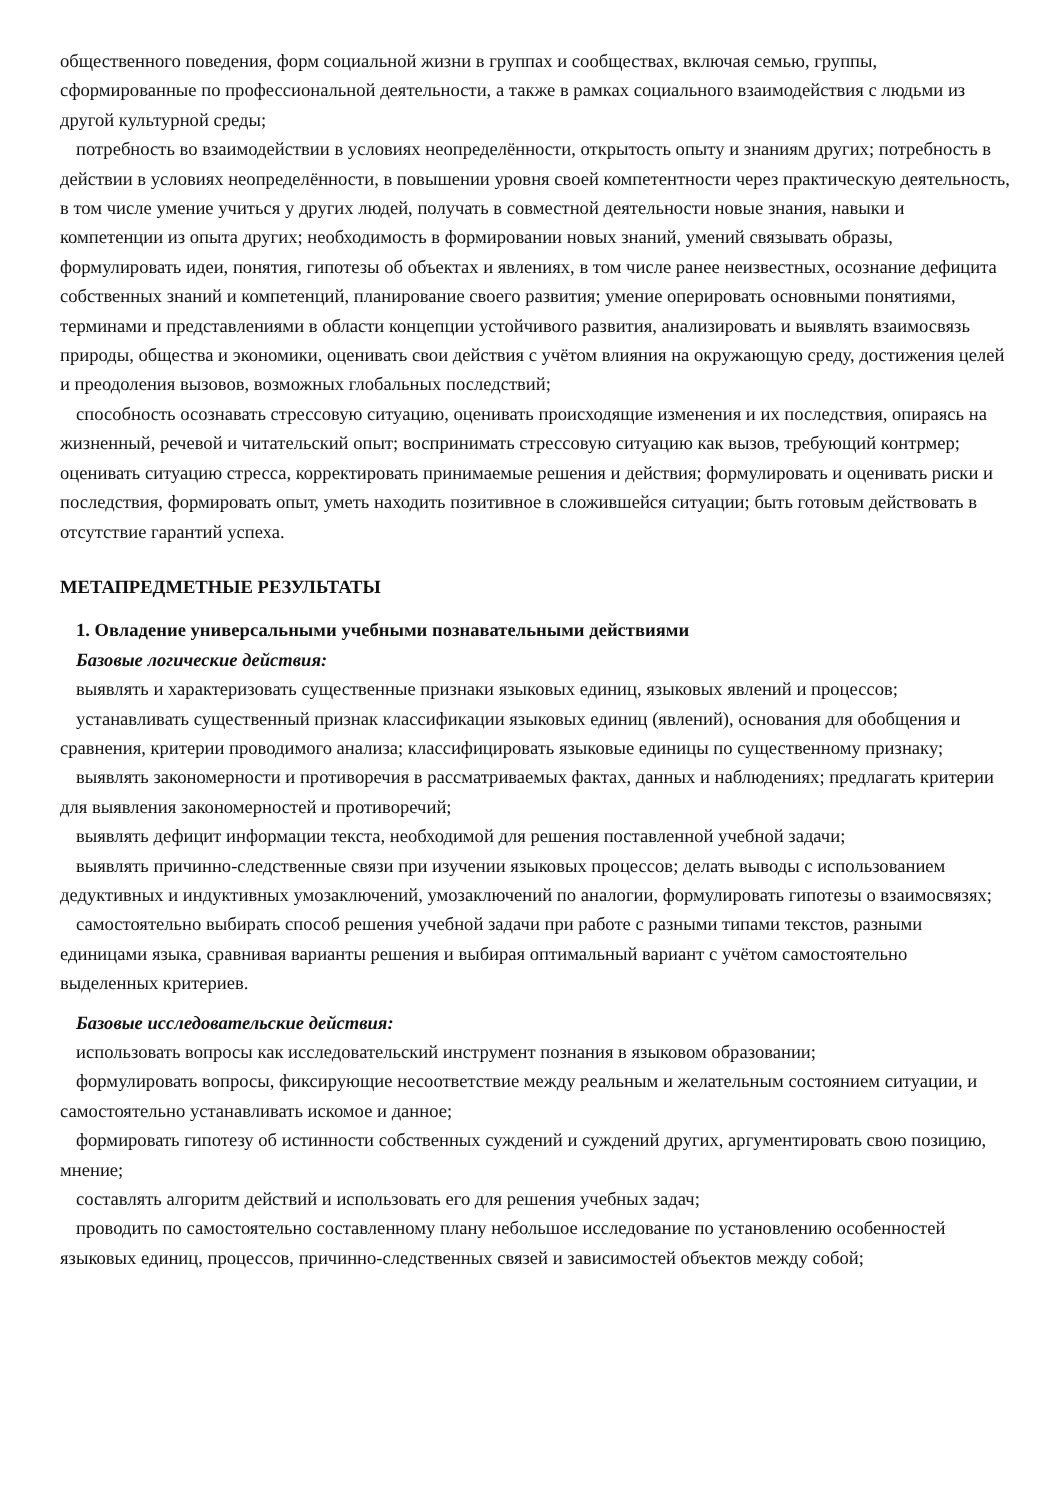общественного поведения, форм социальной жизни в группах и сообществах, включая семью, группы, сформированные по профессиональной деятельности, а также в рамках социального взаимодействия с людьми из другой культурной среды;
потребность во взаимодействии в условиях неопределённости, открытость опыту и знаниям других; потребность в действии в условиях неопределённости, в повышении уровня своей компетентности через практическую деятельность, в том числе умение учиться у других людей, получать в совместной деятельности новые знания, навыки и компетенции из опыта других; необходимость в формировании новых знаний, умений связывать образы, формулировать идеи, понятия, гипотезы об объектах и явлениях, в том числе ранее неизвестных, осознание дефицита собственных знаний и компетенций, планирование своего развития; умение оперировать основными понятиями, терминами и представлениями в области концепции устойчивого развития, анализировать и выявлять взаимосвязь природы, общества и экономики, оценивать свои действия с учётом влияния на окружающую среду, достижения целей и преодоления вызовов, возможных глобальных последствий;
способность осознавать стрессовую ситуацию, оценивать происходящие изменения и их последствия, опираясь на жизненный, речевой и читательский опыт; воспринимать стрессовую ситуацию как вызов, требующий контрмер; оценивать ситуацию стресса, корректировать принимаемые решения и действия; формулировать и оценивать риски и последствия, формировать опыт, уметь находить позитивное в сложившейся ситуации; быть готовым действовать в отсутствие гарантий успеха.
МЕТАПРЕДМЕТНЫЕ РЕЗУЛЬТАТЫ
1. Овладение универсальными учебными познавательными действиями
Базовые логические действия:
выявлять и характеризовать существенные признаки языковых единиц, языковых явлений и процессов;
устанавливать существенный признак классификации языковых единиц (явлений), основания для обобщения и сравнения, критерии проводимого анализа; классифицировать языковые единицы по существенному признаку;
выявлять закономерности и противоречия в рассматриваемых фактах, данных и наблюдениях; предлагать критерии для выявления закономерностей и противоречий;
выявлять дефицит информации текста, необходимой для решения поставленной учебной задачи;
выявлять причинно-следственные связи при изучении языковых процессов; делать выводы с использованием дедуктивных и индуктивных умозаключений, умозаключений по аналогии, формулировать гипотезы о взаимосвязях;
самостоятельно выбирать способ решения учебной задачи при работе с разными типами текстов, разными единицами языка, сравнивая варианты решения и выбирая оптимальный вариант с учётом самостоятельно выделенных критериев.
Базовые исследовательские действия:
использовать вопросы как исследовательский инструмент познания в языковом образовании;
формулировать вопросы, фиксирующие несоответствие между реальным и желательным состоянием ситуации, и самостоятельно устанавливать искомое и данное;
формировать гипотезу об истинности собственных суждений и суждений других, аргументировать свою позицию, мнение;
составлять алгоритм действий и использовать его для решения учебных задач;
проводить по самостоятельно составленному плану небольшое исследование по установлению особенностей языковых единиц, процессов, причинно-следственных связей и зависимостей объектов между собой;